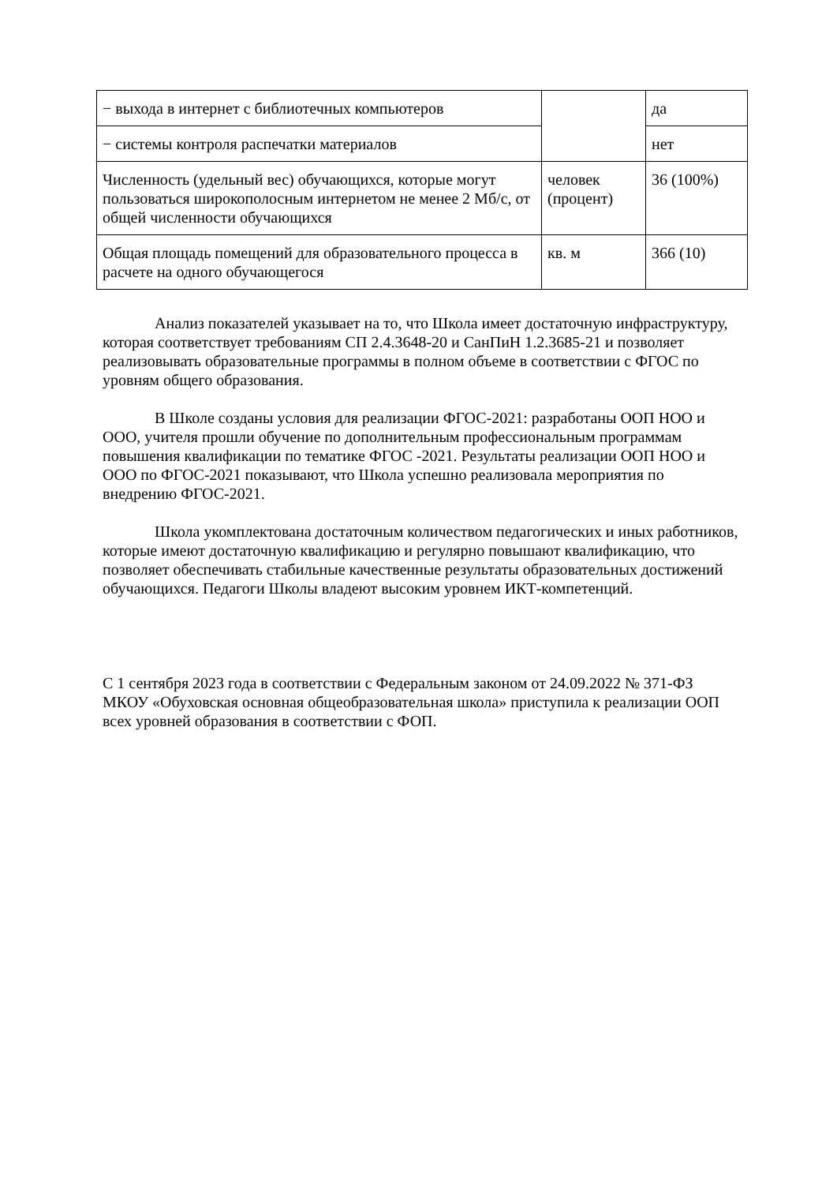| − выхода в интернет с библиотечных компьютеров | | да |
| − системы контроля распечатки материалов | | нет |
| Численность (удельный вес) обучающихся, которые могут пользоваться широкополосным интернетом не менее 2 Мб/с, от общей численности обучающихся | человек (процент) | 36 (100%) |
| Общая площадь помещений для образовательного процесса в расчете на одного обучающегося | кв. м | 366 (10) |
Анализ показателей указывает на то, что Школа имеет достаточную инфраструктуру, которая соответствует требованиям СП 2.4.3648-20 и СанПиН 1.2.3685-21 и позволяет реализовывать образовательные программы в полном объеме в соответствии с ФГОС по уровням общего образования.
В Школе созданы условия для реализации ФГОС-2021: разработаны ООП НОО и ООО, учителя прошли обучение по дополнительным профессиональным программам повышения квалификации по тематике ФГОС -2021. Результаты реализации ООП НОО и ООО по ФГОС-2021 показывают, что Школа успешно реализовала мероприятия по внедрению ФГОС-2021.
Школа укомплектована достаточным количеством педагогических и иных работников, которые имеют достаточную квалификацию и регулярно повышают квалификацию, что позволяет обеспечивать стабильные качественные результаты образовательных достижений обучающихся. Педагоги Школы владеют высоким уровнем ИКТ-компетенций.
С 1 сентября 2023 года в соответствии с Федеральным законом от 24.09.2022 № 371-ФЗ МКОУ «Обуховская основная общеобразовательная школа» приступила к реализации ООП всех уровней образования в соответствии с ФОП.